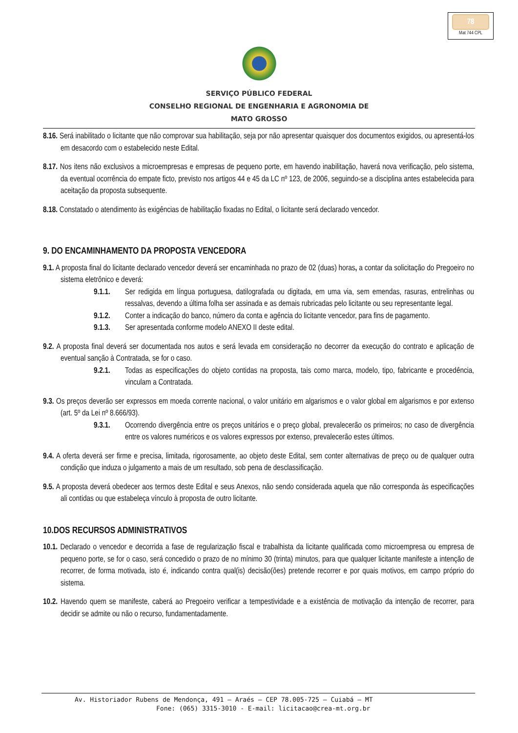78
Mat 744 CPL
SERVIÇO PÚBLICO FEDERAL
CONSELHO REGIONAL DE ENGENHARIA E AGRONOMIA DE
MATO GROSSO
8.16. Será inabilitado o licitante que não comprovar sua habilitação, seja por não apresentar quaisquer dos documentos exigidos, ou apresentá-los em desacordo com o estabelecido neste Edital.
8.17. Nos itens não exclusivos a microempresas e empresas de pequeno porte, em havendo inabilitação, haverá nova verificação, pelo sistema, da eventual ocorrência do empate ficto, previsto nos artigos 44 e 45 da LC nº 123, de 2006, seguindo-se a disciplina antes estabelecida para aceitação da proposta subsequente.
8.18. Constatado o atendimento às exigências de habilitação fixadas no Edital, o licitante será declarado vencedor.
9. DO ENCAMINHAMENTO DA PROPOSTA VENCEDORA
9.1. A proposta final do licitante declarado vencedor deverá ser encaminhada no prazo de 02 (duas) horas, a contar da solicitação do Pregoeiro no sistema eletrônico e deverá:
9.1.1. Ser redigida em língua portuguesa, datilografada ou digitada, em uma via, sem emendas, rasuras, entrelinhas ou ressalvas, devendo a última folha ser assinada e as demais rubricadas pelo licitante ou seu representante legal.
9.1.2. Conter a indicação do banco, número da conta e agência do licitante vencedor, para fins de pagamento.
9.1.3. Ser apresentada conforme modelo ANEXO II deste edital.
9.2. A proposta final deverá ser documentada nos autos e será levada em consideração no decorrer da execução do contrato e aplicação de eventual sanção à Contratada, se for o caso.
9.2.1. Todas as especificações do objeto contidas na proposta, tais como marca, modelo, tipo, fabricante e procedência, vinculam a Contratada.
9.3. Os preços deverão ser expressos em moeda corrente nacional, o valor unitário em algarismos e o valor global em algarismos e por extenso (art. 5º da Lei nº 8.666/93).
9.3.1. Ocorrendo divergência entre os preços unitários e o preço global, prevalecerão os primeiros; no caso de divergência entre os valores numéricos e os valores expressos por extenso, prevalecerão estes últimos.
9.4. A oferta deverá ser firme e precisa, limitada, rigorosamente, ao objeto deste Edital, sem conter alternativas de preço ou de qualquer outra condição que induza o julgamento a mais de um resultado, sob pena de desclassificação.
9.5. A proposta deverá obedecer aos termos deste Edital e seus Anexos, não sendo considerada aquela que não corresponda às especificações ali contidas ou que estabeleça vínculo à proposta de outro licitante.
10.DOS RECURSOS ADMINISTRATIVOS
10.1. Declarado o vencedor e decorrida a fase de regularização fiscal e trabalhista da licitante qualificada como microempresa ou empresa de pequeno porte, se for o caso, será concedido o prazo de no mínimo 30 (trinta) minutos, para que qualquer licitante manifeste a intenção de recorrer, de forma motivada, isto é, indicando contra qual(is) decisão(ões) pretende recorrer e por quais motivos, em campo próprio do sistema.
10.2. Havendo quem se manifeste, caberá ao Pregoeiro verificar a tempestividade e a existência de motivação da intenção de recorrer, para decidir se admite ou não o recurso, fundamentadamente.
Av. Historiador Rubens de Mendonça, 491 – Araés – CEP 78.005-725 – Cuiabá – MT
Fone: (065) 3315-3010 - E-mail: licitacao@crea-mt.org.br